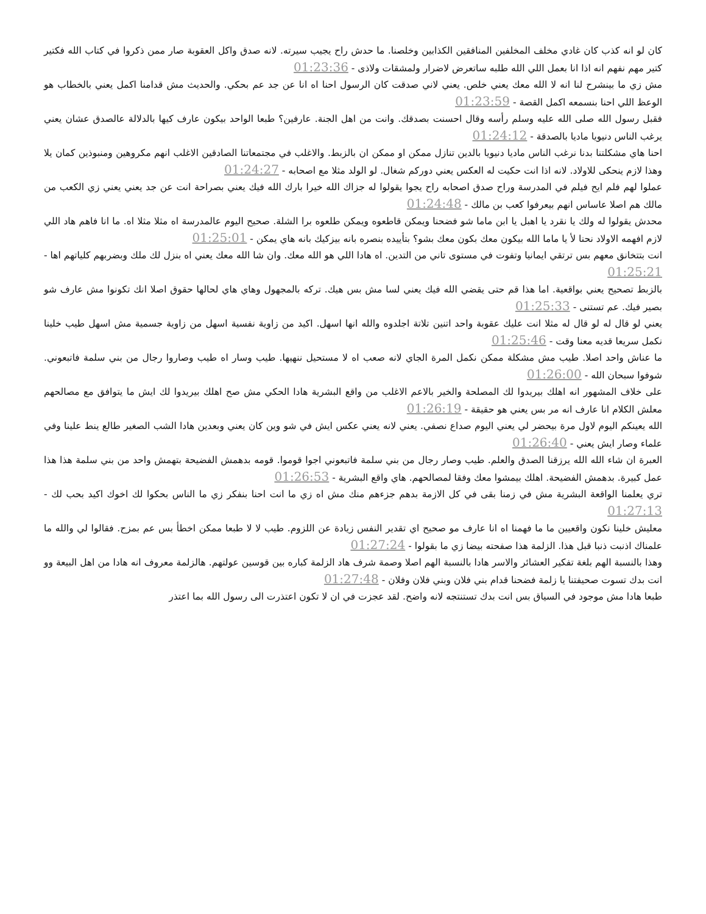كان لو انه كذب كان غادي مخلف المخلفين المنافقين الكذابين وخلصنا. ما حدش راح يجيب سيرته. لانه صدق واكل العقوبة صار ممن ذكروا في كتاب الله فكتير كتير مهم نفهم انه اذا انا بعمل اللي الله طلبه ساتعرض لاضرار ولمشقات ولاذى - 01:23:36
مش زي ما بينشرح لنا انه لا الله معك يعني خلص. يعني لاني صدقت كان الرسول احنا اه انا عن جد عم بحكي. والحديث مش قدامنا اكمل يعني بالخطاب هو الوعظ اللي احنا بنسمعه اكمل القصة - 01:23:59
فقبل رسول الله صلى الله عليه وسلم رأسه وقال احسنت بصدقك. وانت من اهل الجنة. عارفين؟ طبعا الواحد بيكون عارف كيها بالدلالة عالصدق عشان يعني يرغب الناس دنيويا ماديا بالصدقة - 01:24:12
احنا هاي مشكلتنا بدنا نرغب الناس ماديا دنيويا بالدين تنازل ممكن او ممكن ان بالزبط. والاغلب في مجتمعاتنا الصادقين الاغلب انهم مكروهين ومنبوذين كمان يلا وهذا لازم ينحكى للاولاد. لانه اذا انت حكيت له العكس يعني دوركم شغال. لو الولد مثلا مع اصحابه - 01:24:27
عملوا لهم فلم ايح فيلم في المدرسة وراح صدق اصحابه راح يجوا يقولوا له جزاك الله خيرا بارك الله فيك يعني بصراحة انت عن جد يعني يعني زي الكعب من مالك هم اصلا عاساس انهم بيعرفوا كعب بن مالك - 01:24:48
محدش يقولوا له ولك يا نقرد يا اهبل يا ابن ماما شو فضحنا ويمكن قاطعوه ويمكن طلعوه برا الشلة. صحيح اليوم عالمدرسة اه مثلا مثلا اه. ما انا فاهم هاد اللي لازم افهمه الاولاد نحنا لأ يا ماما الله بيكون معك بكون معك بشو؟ بتأييده بنصره بانه بيزكيك بانه هاي يمكن - 01:25:01
انت بتتخانق معهم بس ترتقي ايمانيا وتفوت في مستوى تاني من التدين. اه هادا اللي هو الله معك. وان شا الله معك يعني اه بنزل لك ملك وبضربهم كلياتهم اها - 01:25:21
بالزبط تصحيح يعني بواقعية. اما هذا قم حتى يقضي الله فيك يعني لسا مش بس هيك. تركه بالمجهول وهاي هاي لحالها حقوق اصلا انك تكونوا مش عارف شو بصير فيك. عم تستنى - 01:25:33
يعني لو قال له لو قال له مثلا انت عليك عقوبة واحد اتنين تلاتة اجلدوه والله انها اسهل. اكيد من زاوية نفسية اسهل من زاوية جسمية مش اسهل طيب خلينا نكمل سريعا قديه معنا وقت - 01:25:46
ما عناش واحد اصلا. طيب مش مشكلة ممكن نكمل المرة الجاي لانه صعب اه لا مستحيل ننهيها. طيب وسار اه طيب وصاروا رجال من بني سلمة فاتبعوني. شوفوا سبحان الله - 01:26:00
على خلاف المشهور انه اهلك بيريدوا لك المصلحة والخير بالاعم الاغلب من واقع البشرية هادا الحكي مش صح اهلك بيريدوا لك ايش ما يتوافق مع مصالحهم معلش الكلام انا عارف انه مر بس يعني هو حقيقة - 01:26:19
الله يعينكم اليوم لاول مرة بيحضر لي يعني اليوم صداع نصفي. يعني لانه يعني عكس ايش في شو وين كان يعني وبعدين هادا الشب الصغير طالع ينط علينا وفي علماء وصار ايش يعني - 01:26:40
العبرة ان شاء الله الله يرزقنا الصدق والعلم. طيب وصار رجال من بني سلمة فاتبعوني اجوا قوموا. قومه بدهمش الفضيحة بتهمش واحد من بني سلمة هذا هذا عمل كبيرة. بدهمش الفضيحة. اهلك بيمشوا معك وفقا لمصالحهم. هاي واقع البشرية - 01:26:53
تري يعلمنا الواقعة البشرية مش في زمنا بقى في كل الازمة بدهم جزءهم منك مش اه زي ما انت احنا بنفكر زي ما الناس بحكوا لك اخوك اكيد بحب لك - 01:27:13
معليش خلينا نكون واقعيين ما ما فهمنا اه انا عارف مو صحيح اي تقدير النفس زيادة عن اللزوم. طيب لا لا طبعا ممكن اخطأ بس عم بمزح. فقالوا لي والله ما علمناك اذنبت ذنبا قبل هذا. الزلمة هذا صفحته بيضا زي ما بقولوا - 01:27:24
وهذا بالنسبة الهم بلغة تفكير العشائر والاسر هادا بالنسبة الهم اصلا وصمة شرف هاد الزلمة كباره بين قوسين عولتهم. هالزلمة معروف انه هادا من اهل البيعة وو انت بدك تسوت صحيفتنا يا زلمة فضحنا قدام بني فلان وبني فلان وفلان - 01:27:48
طبعا هادا مش موجود في السياق بس انت بدك تستنتجه لانه واضح. لقد عجزت في ان لا تكون اعتذرت الى رسول الله بما اعتذر